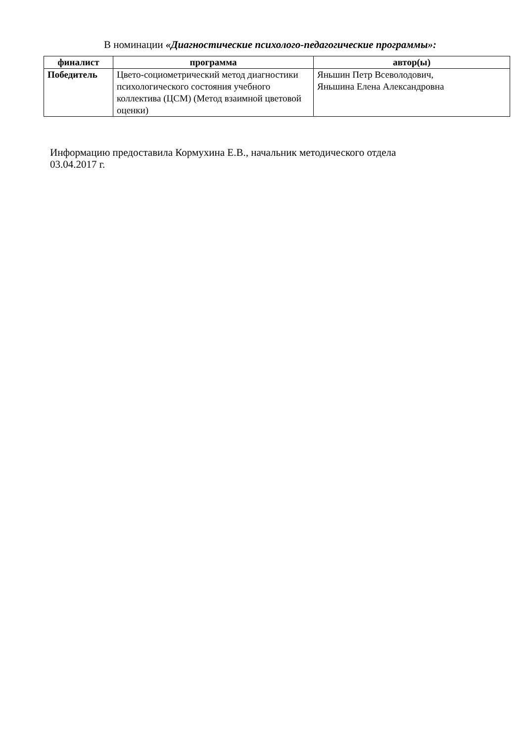В номинации «Диагностические психолого-педагогические программы»:
| финалист | программа | автор(ы) |
| --- | --- | --- |
| Победитель | Цвето-социометрический метод диагностики психологического состояния учебного коллектива (ЦСМ) (Метод взаимной цветовой оценки) | Яньшин Петр Всеволодович, Яньшина Елена Александровна |
Информацию предоставила Кормухина Е.В., начальник методического отдела
03.04.2017 г.